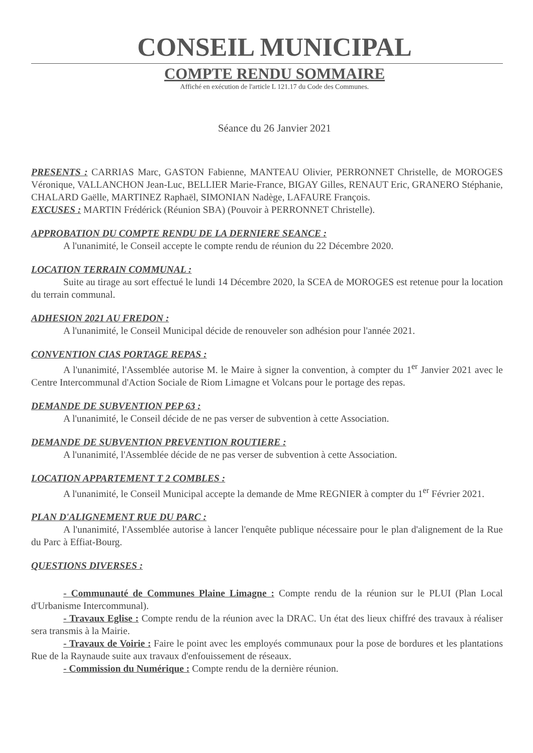CONSEIL MUNICIPAL
COMPTE RENDU SOMMAIRE
Affiché en exécution de l'article L 121.17 du Code des Communes.
Séance du 26 Janvier 2021
PRESENTS : CARRIAS Marc, GASTON Fabienne, MANTEAU Olivier, PERRONNET Christelle, de MOROGES Véronique, VALLANCHON Jean-Luc, BELLIER Marie-France, BIGAY Gilles, RENAUT Eric, GRANERO Stéphanie, CHALARD Gaëlle, MARTINEZ Raphaël, SIMONIAN Nadège, LAFAURE François.
EXCUSES : MARTIN Frédérick (Réunion SBA) (Pouvoir à PERRONNET Christelle).
APPROBATION DU COMPTE RENDU DE LA DERNIERE SEANCE :
A l'unanimité, le Conseil accepte le compte rendu de réunion du 22 Décembre 2020.
LOCATION TERRAIN COMMUNAL :
Suite au tirage au sort effectué le lundi 14 Décembre 2020, la SCEA de MOROGES est retenue pour la location du terrain communal.
ADHESION 2021 AU FREDON :
A l'unanimité, le Conseil Municipal décide de renouveler son adhésion pour l'année 2021.
CONVENTION CIAS PORTAGE REPAS :
A l'unanimité, l'Assemblée autorise M. le Maire à signer la convention, à compter du 1<sup>er</sup> Janvier 2021 avec le Centre Intercommunal d'Action Sociale de Riom Limagne et Volcans pour le portage des repas.
DEMANDE DE SUBVENTION PEP 63 :
A l'unanimité, le Conseil décide de ne pas verser de subvention à cette Association.
DEMANDE DE SUBVENTION PREVENTION ROUTIERE :
A l'unanimité, l'Assemblée décide de ne pas verser de subvention à cette Association.
LOCATION APPARTEMENT T 2 COMBLES :
A l'unanimité, le Conseil Municipal accepte la demande de Mme REGNIER à compter du 1<sup>er</sup> Février 2021.
PLAN D'ALIGNEMENT RUE DU PARC :
A l'unanimité, l'Assemblée autorise à lancer l'enquête publique nécessaire pour le plan d'alignement de la Rue du Parc à Effiat-Bourg.
QUESTIONS DIVERSES :
- Communauté de Communes Plaine Limagne : Compte rendu de la réunion sur le PLUI (Plan Local d'Urbanisme Intercommunal).
- Travaux Eglise : Compte rendu de la réunion avec la DRAC. Un état des lieux chiffré des travaux à réaliser sera transmis à la Mairie.
- Travaux de Voirie : Faire le point avec les employés communaux pour la pose de bordures et les plantations Rue de la Raynaude suite aux travaux d'enfouissement de réseaux.
- Commission du Numérique : Compte rendu de la dernière réunion.